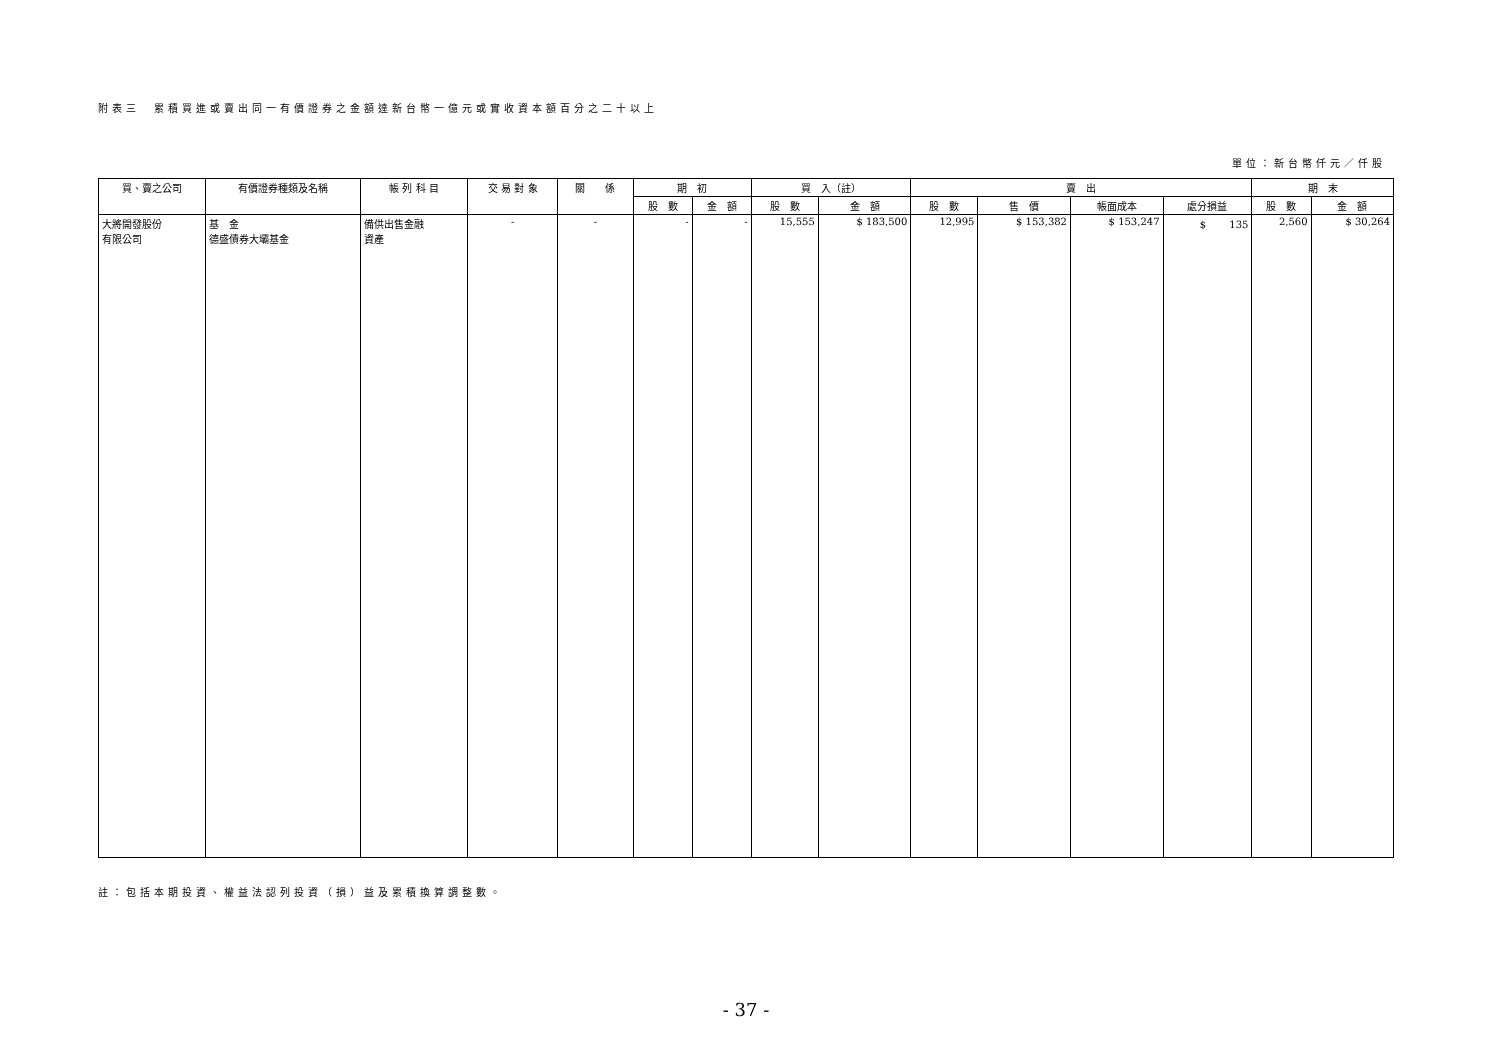附表三　累積買進或賣出同一有價證券之金額達新台幣一億元或實收資本額百分之二十以上
單位：新台幣仟元／仟股
| 買、賣之公司 | 有價證券種類及名稱 | 帳 列 科 目 | 交 易 對 象 | 關 係 | 期 初 | | 買 入（註） | | 賣 出 | | | | 期 末 | |
| --- | --- | --- | --- | --- | --- | --- | --- | --- | --- | --- | --- | --- | --- | --- |
| | | | | | 股 數 | 金 額 | 股 數 | 金 額 | 股 數 | 售 價 | 帳面成本 | 處分損益 | 股 數 | 金 額 |
| 大將開發股份 有限公司 | 基 金 德盛債券大壩基金 | 備供出售金融 資產 | - | - | - | - | 15,555 | $ 183,500 | 12,995 | $ 153,382 | $ 153,247 | $ 135 | 2,560 | $ 30,264 |
註：包括本期投資、權益法認列投資（損）益及累積換算調整數。
- 37 -